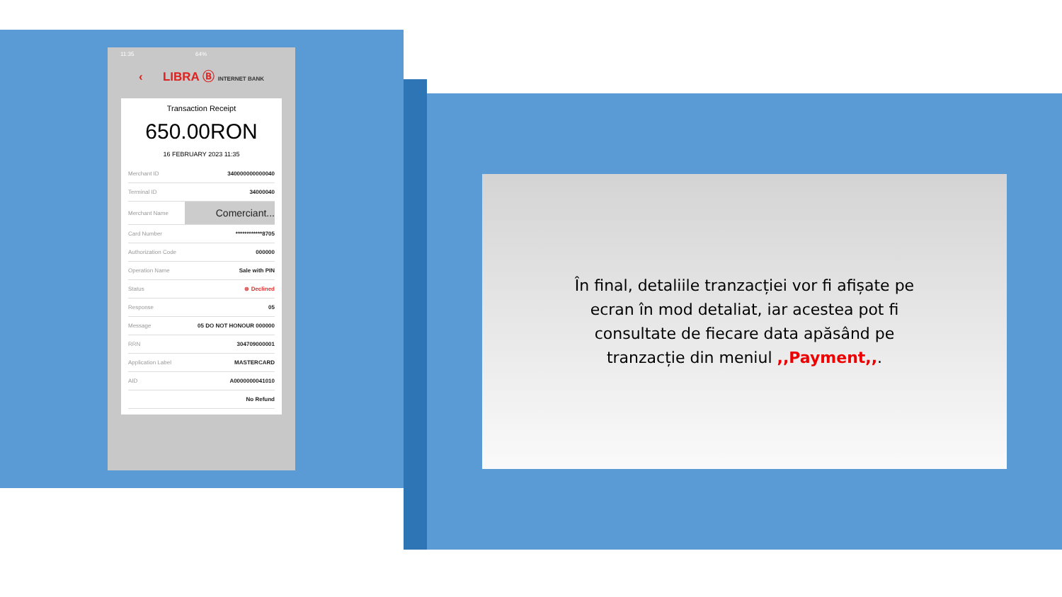11:35 64%
‹ LIBRA Ⓑ INTERNET BANK
Transaction Receipt
650.00RON
16 FEBRUARY 2023 11:35
| Merchant ID | 340000000000040 |
| Terminal ID | 34000040 |
| Merchant Name | Comerciant... |
| Card Number | ************8705 |
| Authorization Code | 000000 |
| Operation Name | Sale with PIN |
| Status | ⊗ Declined |
| Response | 05 |
| Message | 05 DO NOT HONOUR 000000 |
| RRN | 304709000001 |
| Application Label | MASTERCARD |
| AID | A0000000041010 |
| | No Refund |
În final, detaliile tranzacției vor fi afișate pe ecran în mod detaliat, iar acestea pot fi consultate de fiecare data apăsând pe tranzacție din meniul ,,Payment,,.